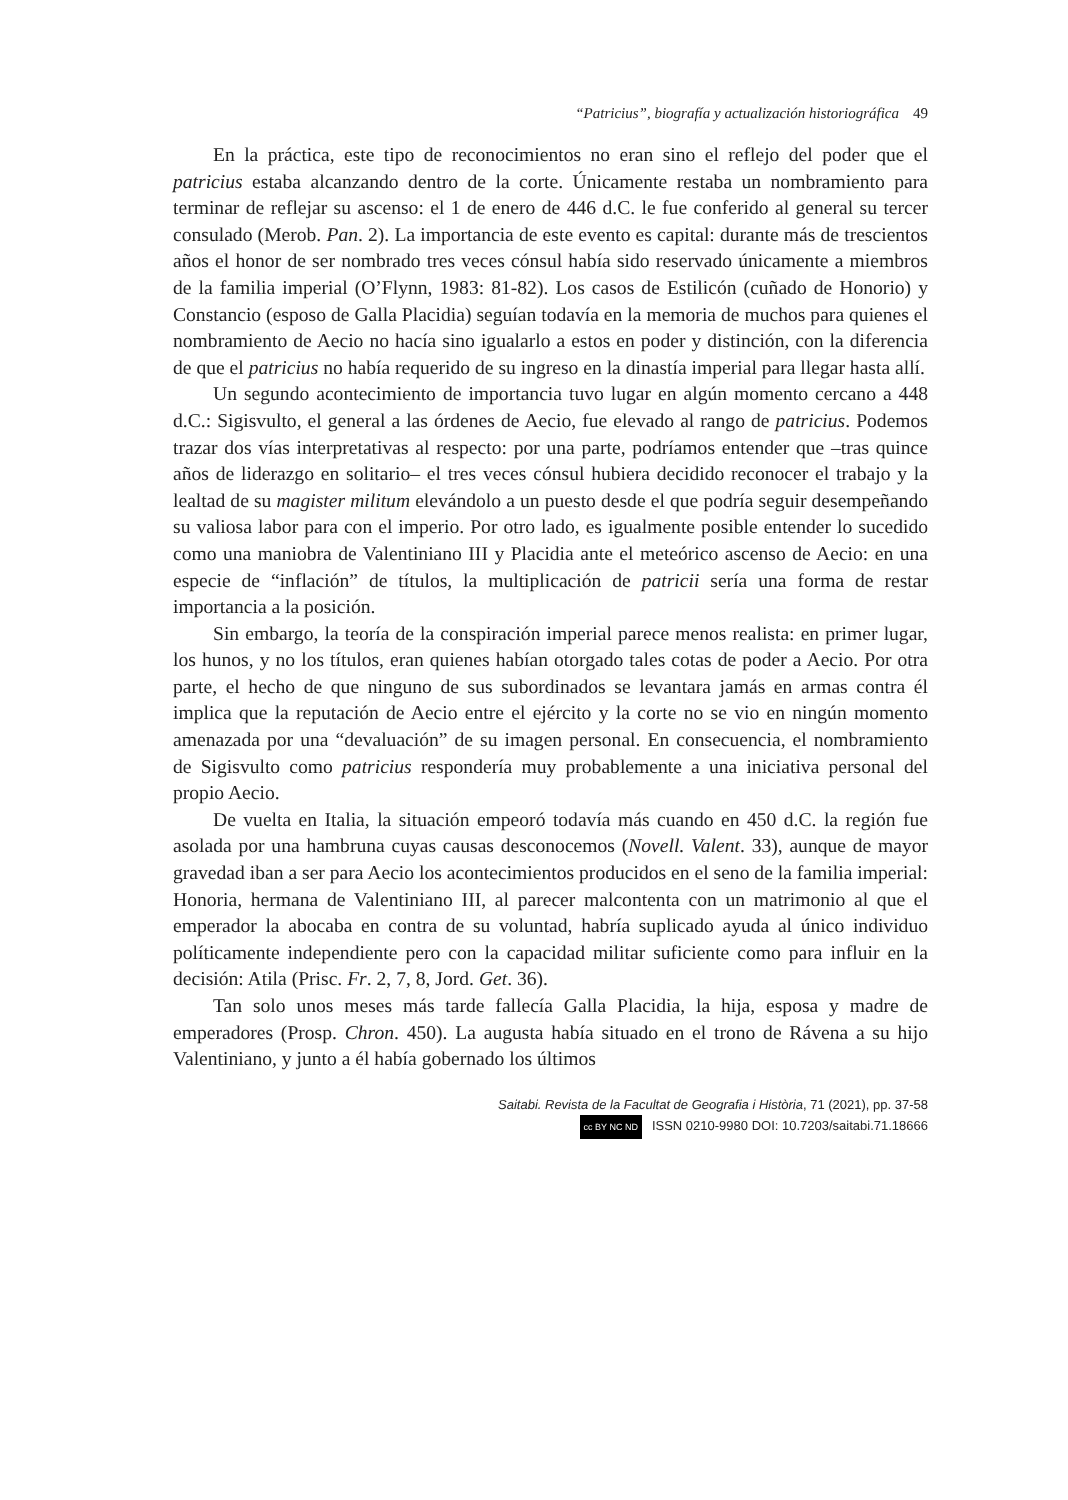“Patricius”, biografía y actualización historiográfica 49
En la práctica, este tipo de reconocimientos no eran sino el reflejo del poder que el patricius estaba alcanzando dentro de la corte. Únicamente restaba un nombramiento para terminar de reflejar su ascenso: el 1 de enero de 446 d.C. le fue conferido al general su tercer consulado (Merob. Pan. 2). La importancia de este evento es capital: durante más de trescientos años el honor de ser nombrado tres veces cónsul había sido reservado únicamente a miembros de la familia imperial (O’Flynn, 1983: 81-82). Los casos de Estilicón (cuñado de Honorio) y Constancio (esposo de Galla Placidia) seguían todavía en la memoria de muchos para quienes el nombramiento de Aecio no hacía sino igualarlo a estos en poder y distinción, con la diferencia de que el patricius no había requerido de su ingreso en la dinastía imperial para llegar hasta allí.
Un segundo acontecimiento de importancia tuvo lugar en algún momento cercano a 448 d.C.: Sigisvulto, el general a las órdenes de Aecio, fue elevado al rango de patricius. Podemos trazar dos vías interpretativas al respecto: por una parte, podríamos entender que –tras quince años de liderazgo en solitario– el tres veces cónsul hubiera decidido reconocer el trabajo y la lealtad de su magister militum elevándolo a un puesto desde el que podría seguir desempeñando su valiosa labor para con el imperio. Por otro lado, es igualmente posible entender lo sucedido como una maniobra de Valentiniano III y Placidia ante el meteórico ascenso de Aecio: en una especie de “inflación” de títulos, la multiplicación de patricii sería una forma de restar importancia a la posición.
Sin embargo, la teoría de la conspiración imperial parece menos realista: en primer lugar, los hunos, y no los títulos, eran quienes habían otorgado tales cotas de poder a Aecio. Por otra parte, el hecho de que ninguno de sus subordinados se levantara jamás en armas contra él implica que la reputación de Aecio entre el ejército y la corte no se vio en ningún momento amenazada por una “devaluación” de su imagen personal. En consecuencia, el nombramiento de Sigisvulto como patricius respondería muy probablemente a una iniciativa personal del propio Aecio.
De vuelta en Italia, la situación empeoró todavía más cuando en 450 d.C. la región fue asolada por una hambruna cuyas causas desconocemos (Novell. Valent. 33), aunque de mayor gravedad iban a ser para Aecio los acontecimientos producidos en el seno de la familia imperial: Honoria, hermana de Valentiniano III, al parecer malcontenta con un matrimonio al que el emperador la abocaba en contra de su voluntad, habría suplicado ayuda al único individuo políticamente independiente pero con la capacidad militar suficiente como para influir en la decisión: Atila (Prisc. Fr. 2, 7, 8, Jord. Get. 36).
Tan solo unos meses más tarde fallecía Galla Placidia, la hija, esposa y madre de emperadores (Prosp. Chron. 450). La augusta había situado en el trono de Rávena a su hijo Valentiniano, y junto a él había gobernado los últimos
Saitabi. Revista de la Facultat de Geografia i Història, 71 (2021), pp. 37-58
cc BY NC ND ISSN 0210-9980 DOI: 10.7203/saitabi.71.18666